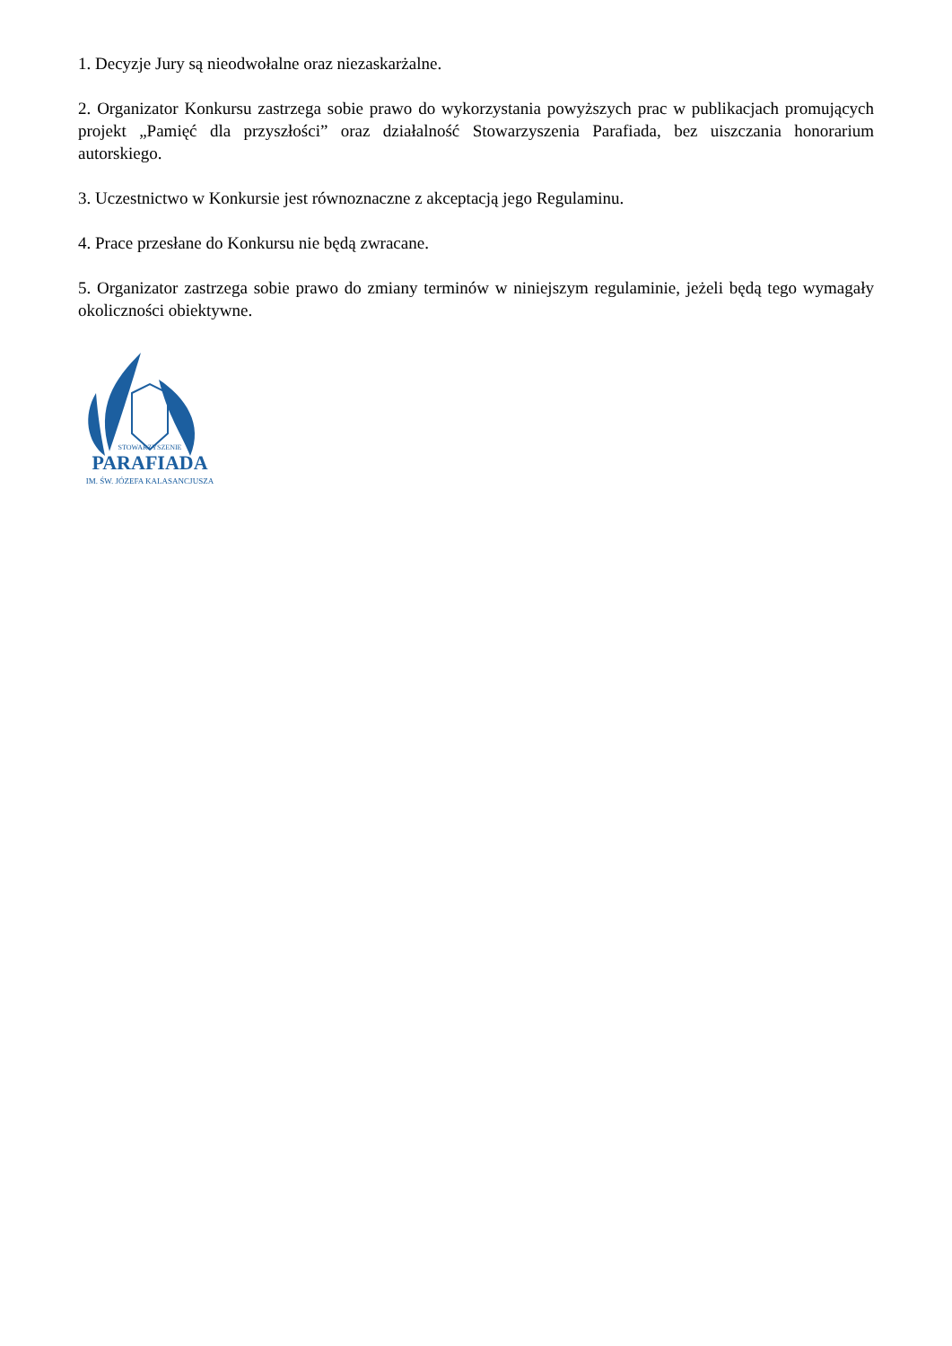1. Decyzje Jury są nieodwołalne oraz niezaskarżalne.
2. Organizator Konkursu zastrzega sobie prawo do wykorzystania powyższych prac w publikacjach promujących projekt „Pamięć dla przyszłości” oraz działalność Stowarzyszenia Parafiada, bez uiszczania honorarium autorskiego.
3. Uczestnictwo w Konkursie jest równoznaczne z akceptacją jego Regulaminu.
4. Prace przesłane do Konkursu nie będą zwracane.
5. Organizator zastrzega sobie prawo do zmiany terminów w niniejszym regulaminie, jeżeli będą tego wymagały okoliczności obiektywne.
PARAFIADA
STOWARZYSZENIE
IM. ŚW. JÓZEFA KALASANCJUSZA